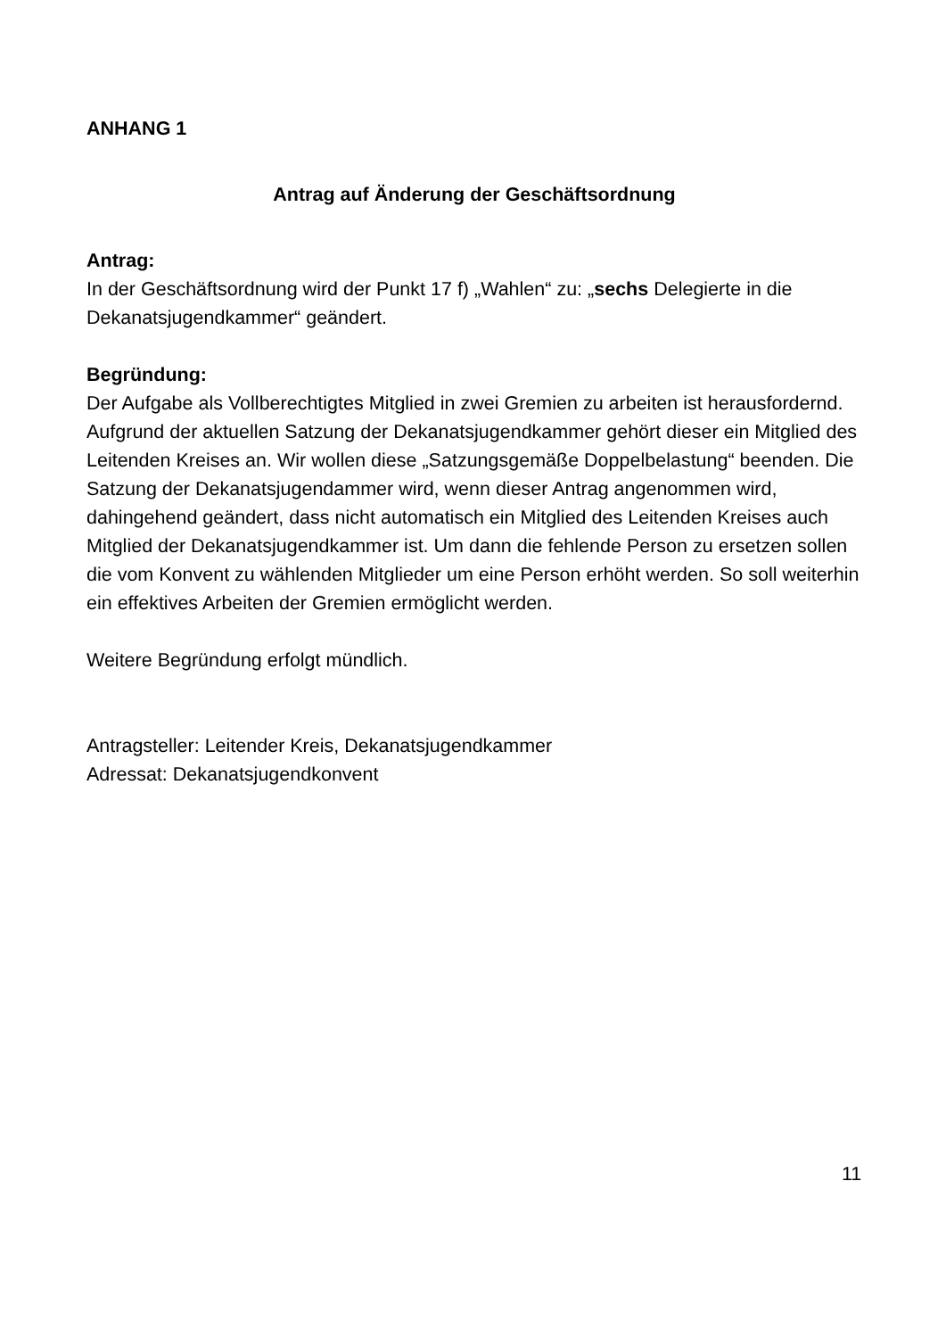ANHANG 1
Antrag auf Änderung der Geschäftsordnung
Antrag:
In der Geschäftsordnung wird der Punkt 17 f) „Wahlen“ zu: „sechs Delegierte in die Dekanatsjugendkammer“ geändert.
Begründung:
Der Aufgabe als Vollberechtigtes Mitglied in zwei Gremien zu arbeiten ist herausfordernd. Aufgrund der aktuellen Satzung der Dekanatsjugendkammer gehört dieser ein Mitglied des Leitenden Kreises an. Wir wollen diese „Satzungsgemäße Doppelbelastung“ beenden. Die Satzung der Dekanatsjugendammer wird, wenn dieser Antrag angenommen wird, dahingehend geändert, dass nicht automatisch ein Mitglied des Leitenden Kreises auch Mitglied der Dekanatsjugendkammer ist. Um dann die fehlende Person zu ersetzen sollen die vom Konvent zu wählenden Mitglieder um eine Person erhöht werden. So soll weiterhin ein effektives Arbeiten der Gremien ermöglicht werden.
Weitere Begründung erfolgt mündlich.
Antragsteller: Leitender Kreis, Dekanatsjugendkammer
Adressat: Dekanatsjugendkonvent
11